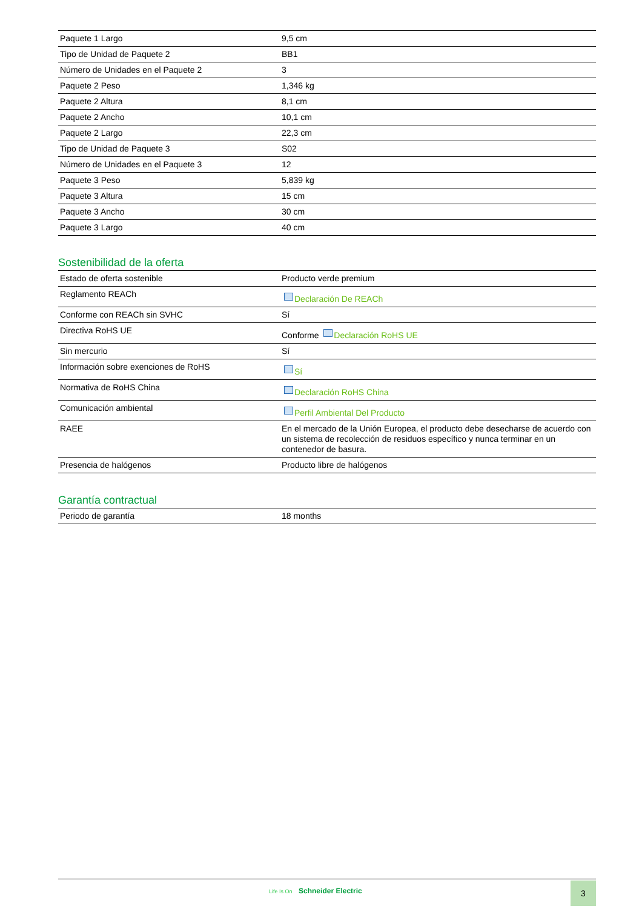| Paquete 1 Largo | 9,5 cm |
| Tipo de Unidad de Paquete 2 | BB1 |
| Número de Unidades en el Paquete 2 | 3 |
| Paquete 2 Peso | 1,346 kg |
| Paquete 2 Altura | 8,1 cm |
| Paquete 2 Ancho | 10,1 cm |
| Paquete 2 Largo | 22,3 cm |
| Tipo de Unidad de Paquete 3 | S02 |
| Número de Unidades en el Paquete 3 | 12 |
| Paquete 3 Peso | 5,839 kg |
| Paquete 3 Altura | 15 cm |
| Paquete 3 Ancho | 30 cm |
| Paquete 3 Largo | 40 cm |
Sostenibilidad de la oferta
| Estado de oferta sostenible | Producto verde premium |
| Reglamento REACh | Declaración De REACh |
| Conforme con REACh sin SVHC | Sí |
| Directiva RoHS UE | Conforme Declaración RoHS UE |
| Sin mercurio | Sí |
| Información sobre exenciones de RoHS | Sí |
| Normativa de RoHS China | Declaración RoHS China |
| Comunicación ambiental | Perfil Ambiental Del Producto |
| RAEE | En el mercado de la Unión Europea, el producto debe desecharse de acuerdo con un sistema de recolección de residuos específico y nunca terminar en un contenedor de basura. |
| Presencia de halógenos | Producto libre de halógenos |
Garantía contractual
| Periodo de garantía | 18 months |
Life Is On Schneider Electric 3